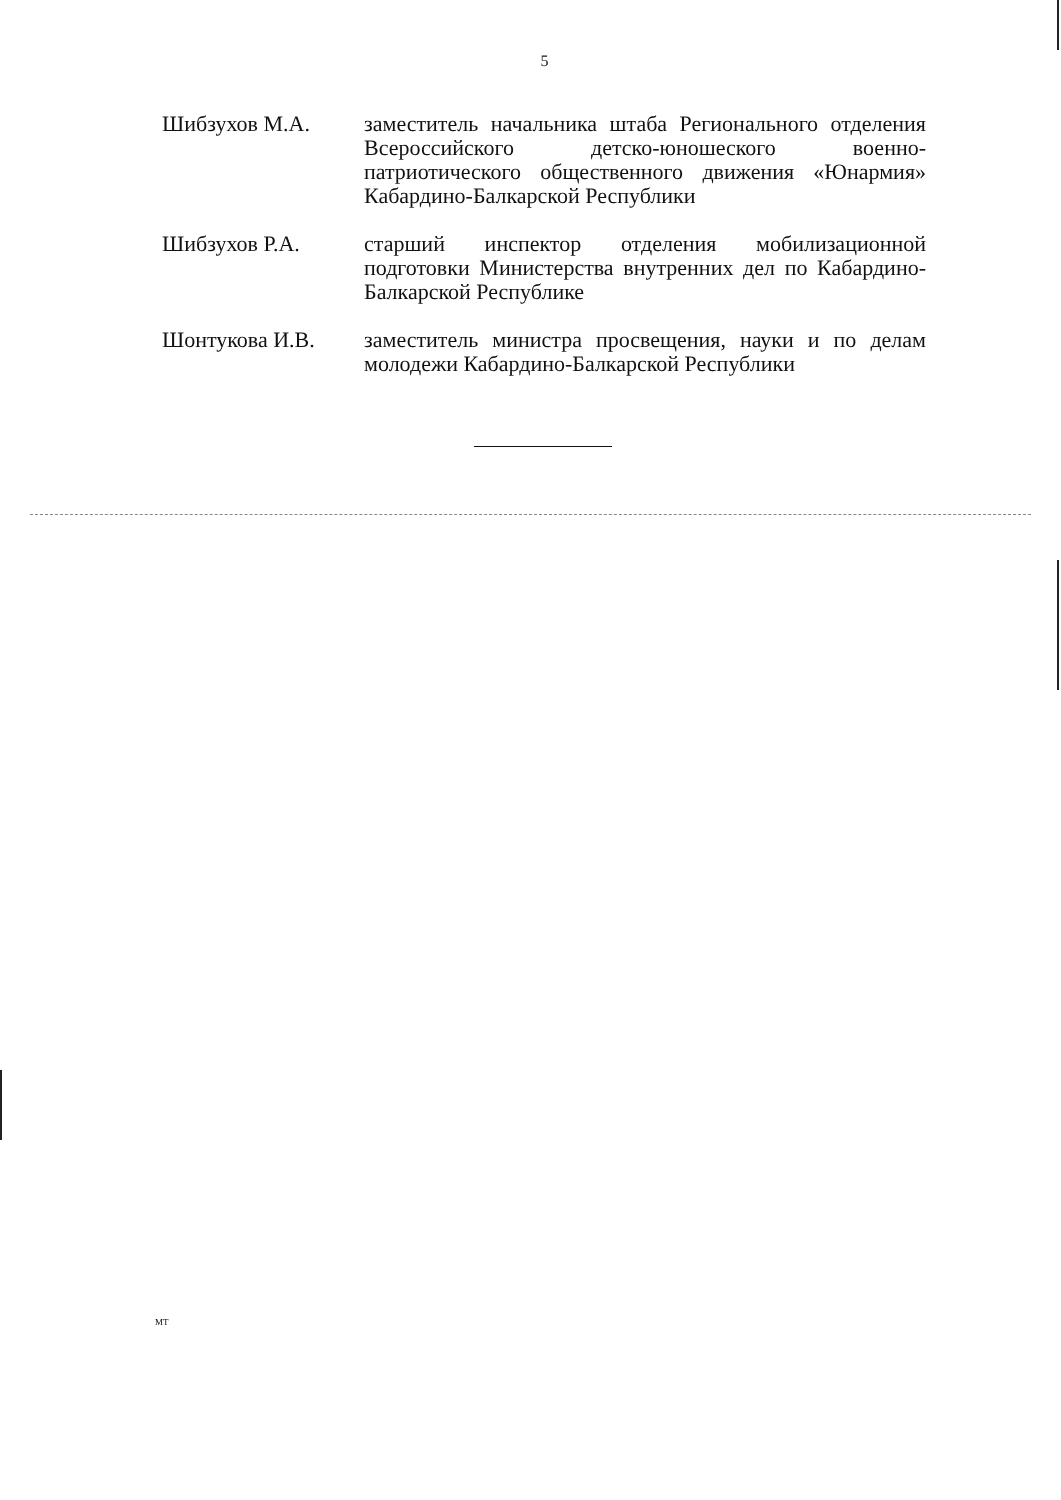5
Шибзухов М.А. заместитель начальника штаба Регионального отделения Всероссийского детско-юношеского военно-патриотического общественного движения «Юнармия» Кабардино-Балкарской Республики
Шибзухов Р.А. старший инспектор отделения мобилизационной подготовки Министерства внутренних дел по Кабардино-Балкарской Республике
Шонтукова И.В. заместитель министра просвещения, науки и по делам молодежи Кабардино-Балкарской Республики
МТ